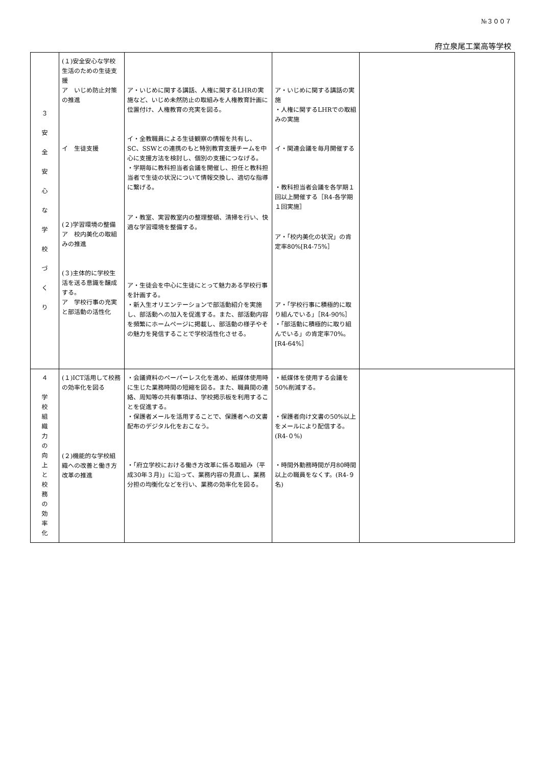№３００７
府立泉尾工業高等学校
| ３ 安 全 安 心 な 学 校 づ く り | (１)安全安心な学校生活のための生徒支援 ア いじめ防止対策の推進 イ 生徒支援 (２)学習環境の整備 ア 校内美化の取組みの推進 (３)主体的に学校生活を送る意識を醸成する。 ア 学校行事の充実と部活動の活性化 | ア・いじめに関する講話、人権に関するLHRの実施など、いじめ未然防止の取組みを人権教育計画に位置付け、人権教育の充実を図る。 イ・全教職員による生徒観察の情報を共有し、SC、SSWとの連携のもと特別教育支援チームを中心に支援方法を検討し、個別の支援につなげる。 ・学期毎に教科担当者会議を開催し、担任と教科担当者で生徒の状況について情報交換し、適切な指導に繋げる。 ア・教室、実習教室内の整理整頓、清掃を行い、快適な学習環境を整備する。 ア・生徒会を中心に生徒にとって魅力ある学校行事を計画する。 ・新入生オリエンテーションで部活動紹介を実施し、部活動への加入を促進する。また、部活動内容を頻繁にホームページに掲載し、部活動の様子やその魅力を発信することで学校活性化させる。 | ア・いじめに関する講話の実施 ・人権に関するLHRでの取組みの実施 イ・関連会議を毎月開催する ・教科担当者会議を各学期１回以上開催する［R4-各学期１回実施］ ア・「校内美化の状況」の肯定率80%[R4-75%］ ア・「学校行事に積極的に取り組んでいる」［R4-90%］ ・「部活動に積極的に取り組んでいる」の肯定率70%。[R4-64%］ | |
| ４ 学 校 組 織 力 の 向 上 と 校 務 の 効 率 化 | (１)ICT活用して校務の効率化を図る (２)機能的な学校組織への改善と働き方改革の推進 | ・会議資料のペーパーレス化を進め、紙媒体使用時に生じた業務時間の短縮を図る。また、職員間の連絡、周知等の共有事項は、学校掲示板を利用することを促進する。 ・保護者メールを活用することで、保護者への文書配布のデジタル化をおこなう。 ・「府立学校における働き方改革に係る取組み（平成30年３月)」に沿って、業務内容の見直し、業務分担の均衡化などを行い、業務の効率化を図る。 | ・紙媒体を使用する会議を50%削減する。 ・保護者向け文書の50%以上をメールにより配信する。(R4-０%) ・時間外勤務時間が月80時間以上の職員をなくす。(R4-９名) | |